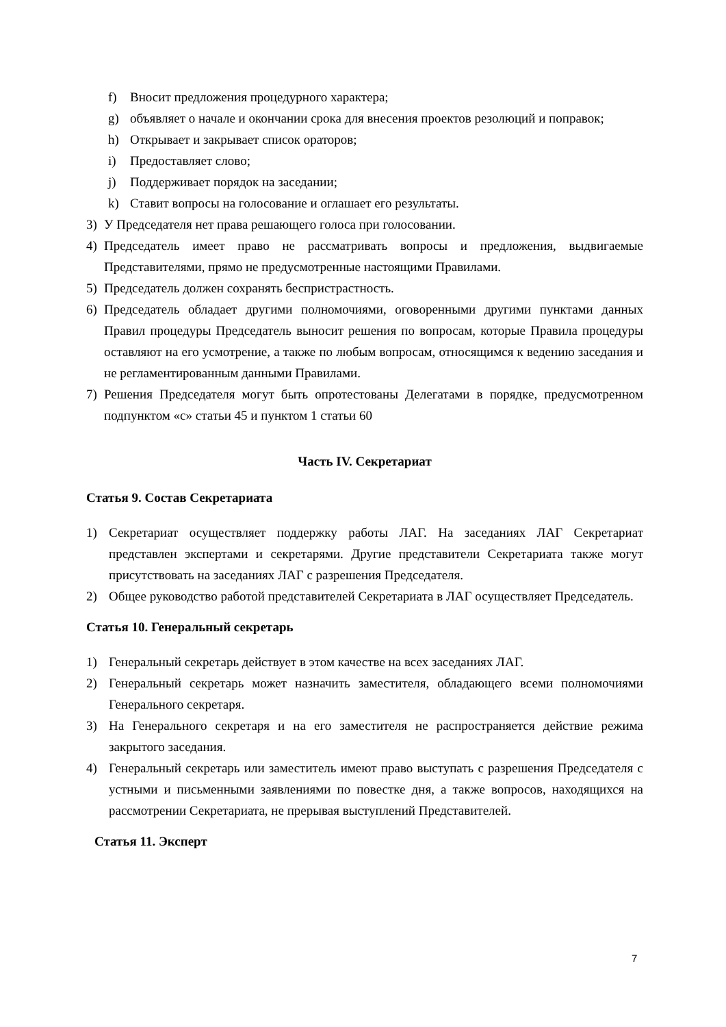f) Вносит предложения процедурного характера;
g) объявляет о начале и окончании срока для внесения проектов резолюций и поправок;
h) Открывает и закрывает список ораторов;
i) Предоставляет слово;
j) Поддерживает порядок на заседании;
k) Ставит вопросы на голосование и оглашает его результаты.
3) У Председателя нет права решающего голоса при голосовании.
4) Председатель имеет право не рассматривать вопросы и предложения, выдвигаемые Представителями, прямо не предусмотренные настоящими Правилами.
5) Председатель должен сохранять беспристрастность.
6) Председатель обладает другими полномочиями, оговоренными другими пунктами данных Правил процедуры Председатель выносит решения по вопросам, которые Правила процедуры оставляют на его усмотрение, а также по любым вопросам, относящимся к ведению заседания и не регламентированным данными Правилами.
7) Решения Председателя могут быть опротестованы Делегатами в порядке, предусмотренном подпунктом «с» статьи 45 и пунктом 1 статьи 60
Часть IV. Секретариат
Статья 9. Состав Секретариата
1) Секретариат осуществляет поддержку работы ЛАГ. На заседаниях ЛАГ Секретариат представлен экспертами и секретарями. Другие представители Секретариата также могут присутствовать на заседаниях ЛАГ с разрешения Председателя.
2) Общее руководство работой представителей Секретариата в ЛАГ осуществляет Председатель.
Статья 10. Генеральный секретарь
1) Генеральный секретарь действует в этом качестве на всех заседаниях ЛАГ.
2) Генеральный секретарь может назначить заместителя, обладающего всеми полномочиями Генерального секретаря.
3) На Генерального секретаря и на его заместителя не распространяется действие режима закрытого заседания.
4) Генеральный секретарь или заместитель имеют право выступать с разрешения Председателя с устными и письменными заявлениями по повестке дня, а также вопросов, находящихся на рассмотрении Секретариата, не прерывая выступлений Представителей.
Статья 11. Эксперт
7